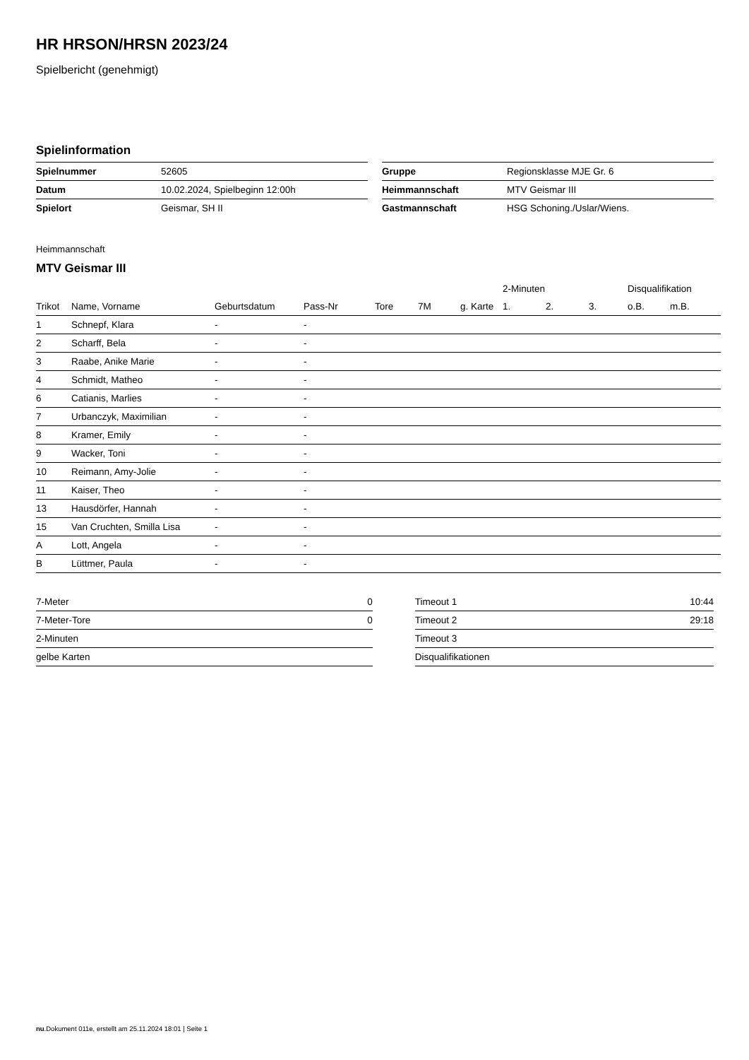HR HRSON/HRSN 2023/24
Spielbericht (genehmigt)
Spielinformation
| Spielnummer | 52605 |
| Datum | 10.02.2024, Spielbeginn 12:00h |
| Spielort | Geismar, SH II |
| Gruppe | Regionsklasse MJE Gr. 6 |
| Heimmannschaft | MTV Geismar III |
| Gastmannschaft | HSG Schoning./Uslar/Wiens. |
Heimmannschaft
MTV Geismar III
| | | | | | | | 2-Minuten | | | Disqualifikation | |
| --- | --- | --- | --- | --- | --- | --- | --- | --- | --- | --- | --- |
| Trikot | Name, Vorname | Geburtsdatum | Pass-Nr | Tore | 7M | g. Karte | 1. | 2. | 3. | o.B. | m.B. |
| 1 | Schnepf, Klara | - | - | | | | | | | | |
| 2 | Scharff, Bela | - | - | | | | | | | | |
| 3 | Raabe, Anike Marie | - | - | | | | | | | | |
| 4 | Schmidt, Matheo | - | - | | | | | | | | |
| 6 | Catianis, Marlies | - | - | | | | | | | | |
| 7 | Urbanczyk, Maximilian | - | - | | | | | | | | |
| 8 | Kramer, Emily | - | - | | | | | | | | |
| 9 | Wacker, Toni | - | - | | | | | | | | |
| 10 | Reimann, Amy-Jolie | - | - | | | | | | | | |
| 11 | Kaiser, Theo | - | - | | | | | | | | |
| 13 | Hausdörfer, Hannah | - | - | | | | | | | | |
| 15 | Van Cruchten, Smilla Lisa | - | - | | | | | | | | |
| A | Lott, Angela | - | - | | | | | | | | |
| B | Lüttmer, Paula | - | - | | | | | | | | |
| 7-Meter | 0 |
| 7-Meter-Tore | 0 |
| 2-Minuten | |
| gelbe Karten | |
| Timeout 1 | 10:44 |
| Timeout 2 | 29:18 |
| Timeout 3 | |
| Disqualifikationen | |
nu.Dokument 011e, erstellt am 25.11.2024 18:01 | Seite 1